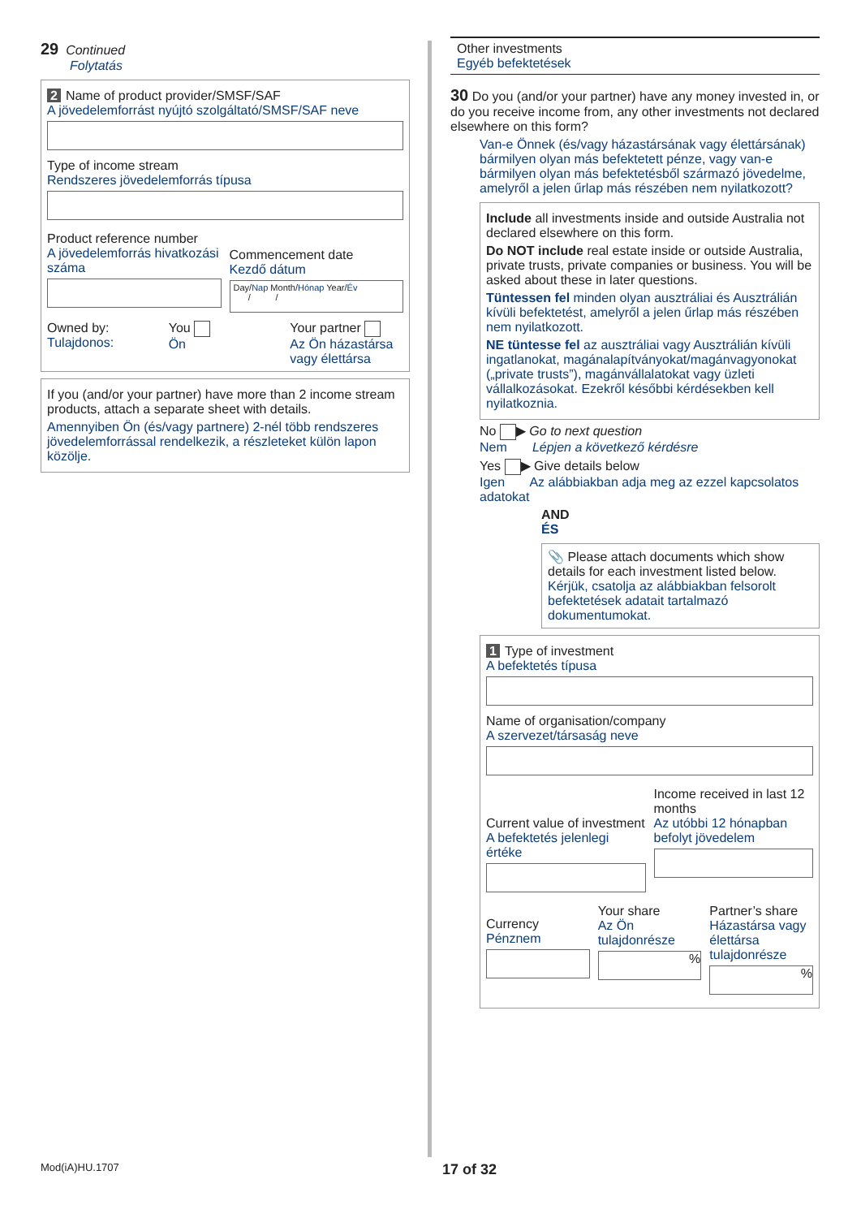29 Continued
Folytatás
2 Name of product provider/SMSF/SAF
A jövedelemforrást nyújtó szolgáltató/SMSF/SAF neve
Type of income stream
Rendszeres jövedelemforrás típusa
Product reference number
A jövedelemforrás hivatkozási száma
Commencement date
Kezdő dátum
Day/Nap Month/Hónap Year/Év
/ /
Owned by:
Tulajdonos:
You
Ön
Your partner
Az Ön házastársa vagy élettársa
If you (and/or your partner) have more than 2 income stream products, attach a separate sheet with details.
Amennyiben Ön (és/vagy partnere) 2-nél több rendszeres jövedelemforrással rendelkezik, a részleteket külön lapon közölje.
Other investments
Egyéb befektetések
30 Do you (and/or your partner) have any money invested in, or do you receive income from, any other investments not declared elsewhere on this form?
Van-e Önnek (és/vagy házastársának vagy élettársának) bármilyen olyan más befektetett pénze, vagy van-e bármilyen olyan más befektetésből származó jövedelme, amelyről a jelen űrlap más részében nem nyilatkozott?
Include all investments inside and outside Australia not declared elsewhere on this form.
Do NOT include real estate inside or outside Australia, private trusts, private companies or business. You will be asked about these in later questions.
Tüntessen fel minden olyan ausztráliai és Ausztrálián kívüli befektetést, amelyről a jelen űrlap más részében nem nyilatkozott.
NE tüntesse fel az ausztráliai vagy Ausztrálián kívüli ingatlanokat, magánalapítványokat/magánvagyonokat („private trusts”), magánvállalatokat vagy üzleti vállalkozásokat. Ezekről későbbi kérdésekben kell nyilatkoznia.
No ▶ Go to next question
Nem Lépjen a következő kérdésre
Yes ▶ Give details below
Igen Az alábbiakban adja meg az ezzel kapcsolatos adatokat
AND
ÉS
📎 Please attach documents which show details for each investment listed below.
Kérjük, csatolja az alábbiakban felsorolt befektetések adatait tartalmazó dokumentumokat.
1 Type of investment
A befektetés típusa
Name of organisation/company
A szervezet/társaság neve
Current value of investment
A befektetés jelenlegi értéke
Income received in last 12 months
Az utóbbi 12 hónapban befolyt jövedelem
Currency
Pénznem
Your share
Az Ön tulajdonrésze
%
Partner’s share
Házastársa vagy élettársa tulajdonrésze
%
Mod(iA)HU.1707 17 of 32